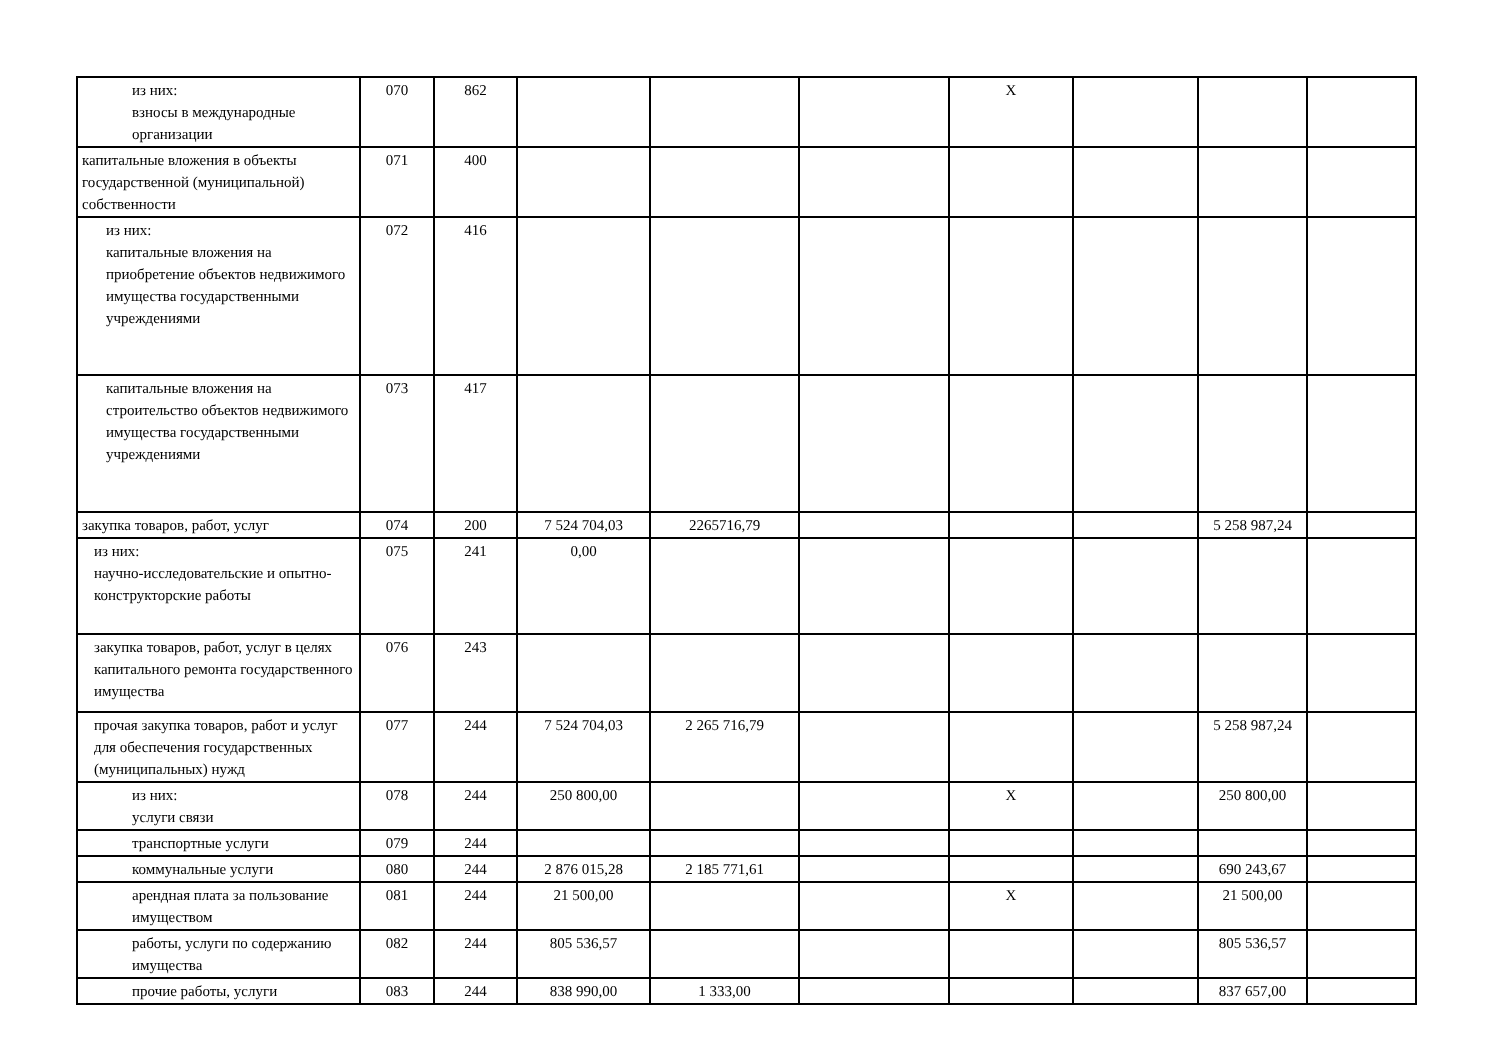| из них: взносы в международные организации | 070 | 862 | | | | X | | | |
| капитальные вложения в объекты государственной (муниципальной) собственности | 071 | 400 | | | | | | | |
| из них: капитальные вложения на приобретение объектов недвижимого имущества государственными учреждениями | 072 | 416 | | | | | | | |
| капитальные вложения на строительство объектов недвижимого имущества государственными учреждениями | 073 | 417 | | | | | | | |
| закупка товаров, работ, услуг | 074 | 200 | 7 524 704,03 | 2265716,79 | | | | 5 258 987,24 | |
| из них: научно-исследовательские и опытно-конструкторские работы | 075 | 241 | 0,00 | | | | | | |
| закупка товаров, работ, услуг в целях капитального ремонта государственного имущества | 076 | 243 | | | | | | | |
| прочая закупка товаров, работ и услуг для обеспечения государственных (муниципальных) нужд | 077 | 244 | 7 524 704,03 | 2 265 716,79 | | | | 5 258 987,24 | |
| из них: услуги связи | 078 | 244 | 250 800,00 | | | X | | 250 800,00 | |
| транспортные услуги | 079 | 244 | | | | | | | |
| коммунальные услуги | 080 | 244 | 2 876 015,28 | 2 185 771,61 | | | | 690 243,67 | |
| арендная плата за пользование имуществом | 081 | 244 | 21 500,00 | | | X | | 21 500,00 | |
| работы, услуги по содержанию имущества | 082 | 244 | 805 536,57 | | | | | 805 536,57 | |
| прочие работы, услуги | 083 | 244 | 838 990,00 | 1 333,00 | | | | 837 657,00 | |